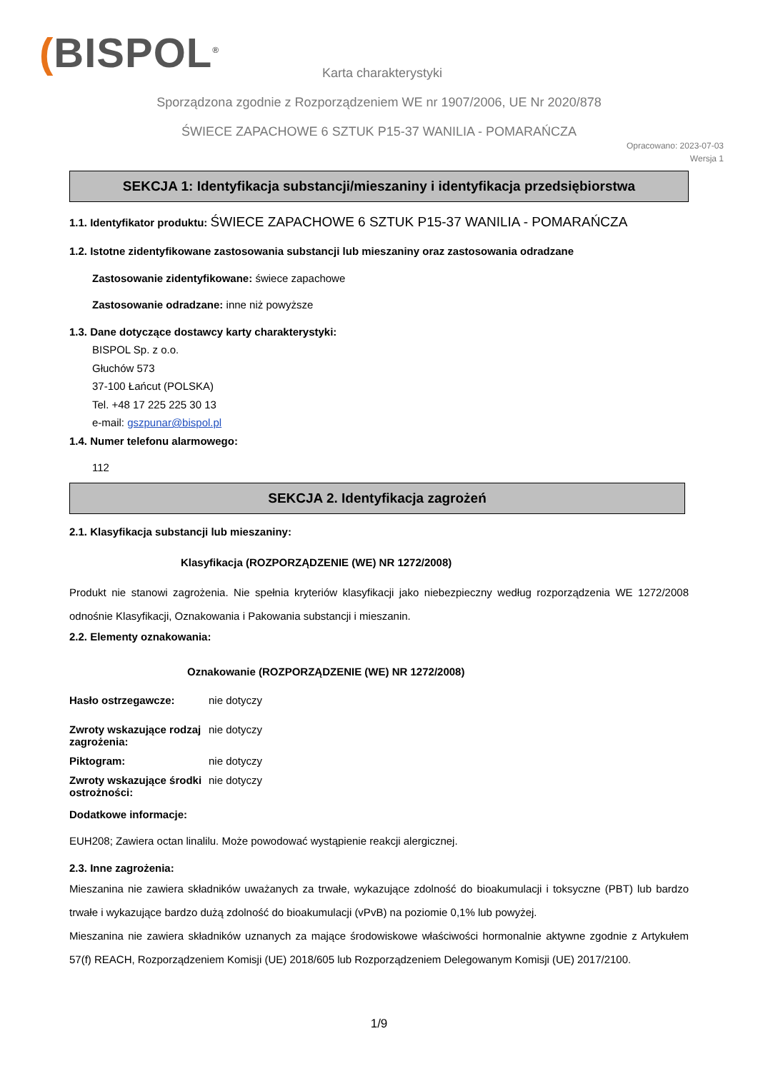(BISPOL<sup>®</sup>
Karta charakterystyki
Sporządzona zgodnie z Rozporządzeniem WE nr 1907/2006, UE Nr 2020/878
ŚWIECE ZAPACHOWE 6 SZTUK P15-37 WANILIA - POMARAŃCZA
Opracowano: 2023-07-03
Wersja 1
SEKCJA 1: Identyfikacja substancji/mieszaniny i identyfikacja przedsiębiorstwa
1.1. Identyfikator produktu: ŚWIECE ZAPACHOWE 6 SZTUK P15-37 WANILIA - POMARAŃCZA
1.2. Istotne zidentyfikowane zastosowania substancji lub mieszaniny oraz zastosowania odradzane
Zastosowanie zidentyfikowane: świece zapachowe
Zastosowanie odradzane: inne niż powyższe
1.3. Dane dotyczące dostawcy karty charakterystyki:
BISPOL Sp. z o.o.
Głuchów 573
37-100 Łańcut (POLSKA)
Tel. +48 17 225 225 30 13
e-mail: gszpunar@bispol.pl
1.4. Numer telefonu alarmowego:
112
SEKCJA 2. Identyfikacja zagrożeń
2.1. Klasyfikacja substancji lub mieszaniny:
Klasyfikacja (ROZPORZĄDZENIE (WE) NR 1272/2008)
Produkt nie stanowi zagrożenia. Nie spełnia kryteriów klasyfikacji jako niebezpieczny według rozporządzenia WE 1272/2008 odnośnie Klasyfikacji, Oznakowania i Pakowania substancji i mieszanin.
2.2. Elementy oznakowania:
Oznakowanie (ROZPORZĄDZENIE (WE) NR 1272/2008)
Hasło ostrzegawcze: nie dotyczy
Zwroty wskazujące rodzaj zagrożenia: nie dotyczy
Piktogram: nie dotyczy
Zwroty wskazujące środki ostrożności: nie dotyczy
Dodatkowe informacje:
EUH208; Zawiera octan linalilu. Może powodować wystąpienie reakcji alergicznej.
2.3. Inne zagrożenia:
Mieszanina nie zawiera składników uważanych za trwałe, wykazujące zdolność do bioakumulacji i toksyczne (PBT) lub bardzo trwałe i wykazujące bardzo dużą zdolność do bioakumulacji (vPvB) na poziomie 0,1% lub powyżej.
Mieszanina nie zawiera składników uznanych za mające środowiskowe właściwości hormonalnie aktywne zgodnie z Artykułem 57(f) REACH, Rozporządzeniem Komisji (UE) 2018/605 lub Rozporządzeniem Delegowanym Komisji (UE) 2017/2100.
1/9